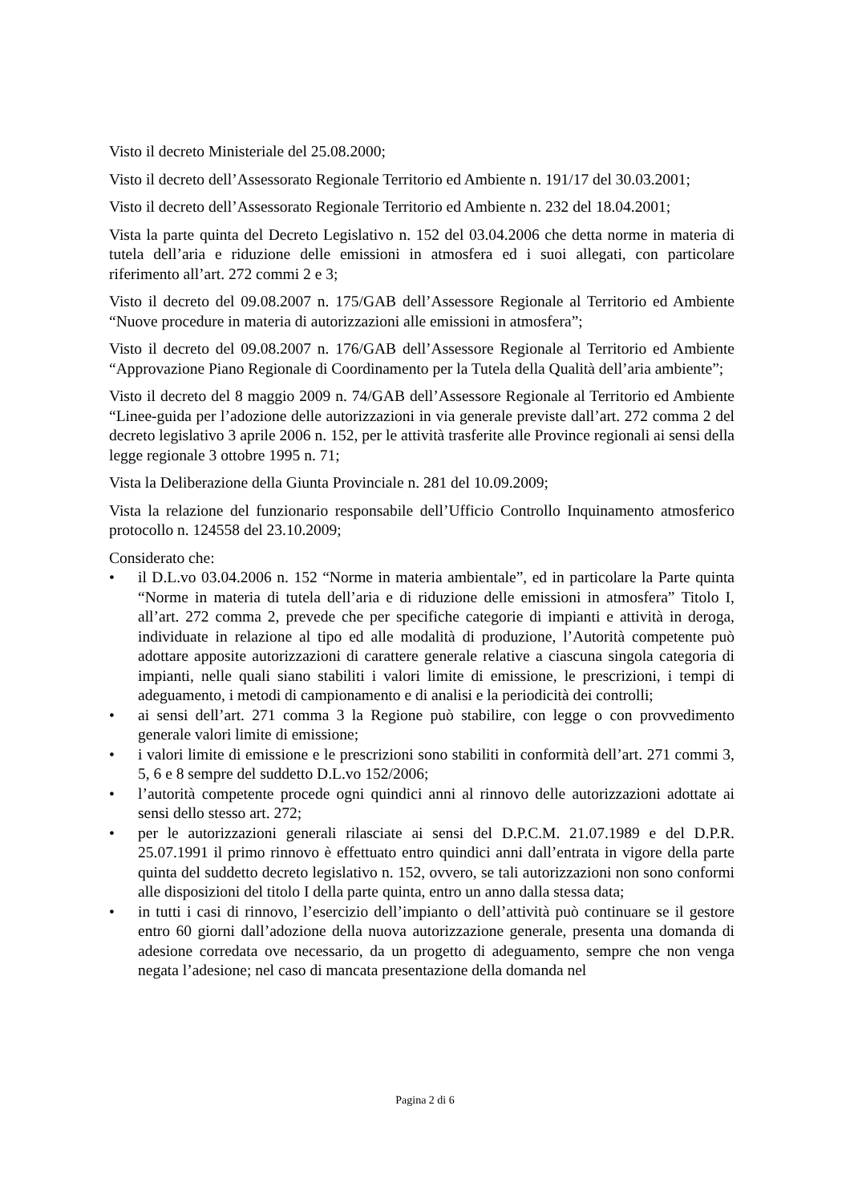Visto il decreto Ministeriale del 25.08.2000;
Visto il decreto dell’Assessorato Regionale Territorio ed Ambiente n. 191/17 del 30.03.2001;
Visto il decreto dell’Assessorato Regionale Territorio ed Ambiente n. 232 del 18.04.2001;
Vista la parte quinta del Decreto Legislativo n. 152 del 03.04.2006 che detta norme in materia di tutela dell’aria e riduzione delle emissioni in atmosfera ed i suoi allegati, con particolare riferimento all’art. 272 commi 2 e 3;
Visto il decreto del 09.08.2007 n. 175/GAB dell’Assessore Regionale al Territorio ed Ambiente “Nuove procedure in materia di autorizzazioni alle emissioni in atmosfera”;
Visto il decreto del 09.08.2007 n. 176/GAB dell’Assessore Regionale al Territorio ed Ambiente “Approvazione Piano Regionale di Coordinamento per la Tutela della Qualità dell’aria ambiente”;
Visto il decreto del 8 maggio 2009 n. 74/GAB dell’Assessore Regionale al Territorio ed Ambiente “Linee-guida per l’adozione delle autorizzazioni in via generale previste dall’art. 272 comma 2 del decreto legislativo 3 aprile 2006 n. 152, per le attività trasferite alle Province regionali ai sensi della legge regionale 3 ottobre 1995 n. 71;
Vista la Deliberazione della Giunta Provinciale n. 281 del 10.09.2009;
Vista la relazione del funzionario responsabile dell’Ufficio Controllo Inquinamento atmosferico protocollo n. 124558 del 23.10.2009;
Considerato che:
• il D.L.vo 03.04.2006 n. 152 “Norme in materia ambientale”, ed in particolare la Parte quinta “Norme in materia di tutela dell’aria e di riduzione delle emissioni in atmosfera” Titolo I, all’art. 272 comma 2, prevede che per specifiche categorie di impianti e attività in deroga, individuate in relazione al tipo ed alle modalità di produzione, l’Autorità competente può adottare apposite autorizzazioni di carattere generale relative a ciascuna singola categoria di impianti, nelle quali siano stabiliti i valori limite di emissione, le prescrizioni, i tempi di adeguamento, i metodi di campionamento e di analisi e la periodicità dei controlli;
• ai sensi dell’art. 271 comma 3 la Regione può stabilire, con legge o con provvedimento generale valori limite di emissione;
• i valori limite di emissione e le prescrizioni sono stabiliti in conformità dell’art. 271 commi 3, 5, 6 e 8 sempre del suddetto D.L.vo 152/2006;
• l’autorità competente procede ogni quindici anni al rinnovo delle autorizzazioni adottate ai sensi dello stesso art. 272;
• per le autorizzazioni generali rilasciate ai sensi del D.P.C.M. 21.07.1989 e del D.P.R. 25.07.1991 il primo rinnovo è effettuato entro quindici anni dall’entrata in vigore della parte quinta del suddetto decreto legislativo n. 152, ovvero, se tali autorizzazioni non sono conformi alle disposizioni del titolo I della parte quinta, entro un anno dalla stessa data;
• in tutti i casi di rinnovo, l’esercizio dell’impianto o dell’attività può continuare se il gestore entro 60 giorni dall’adozione della nuova autorizzazione generale, presenta una domanda di adesione corredata ove necessario, da un progetto di adeguamento, sempre che non venga negata l’adesione; nel caso di mancata presentazione della domanda nel
Pagina 2 di 6